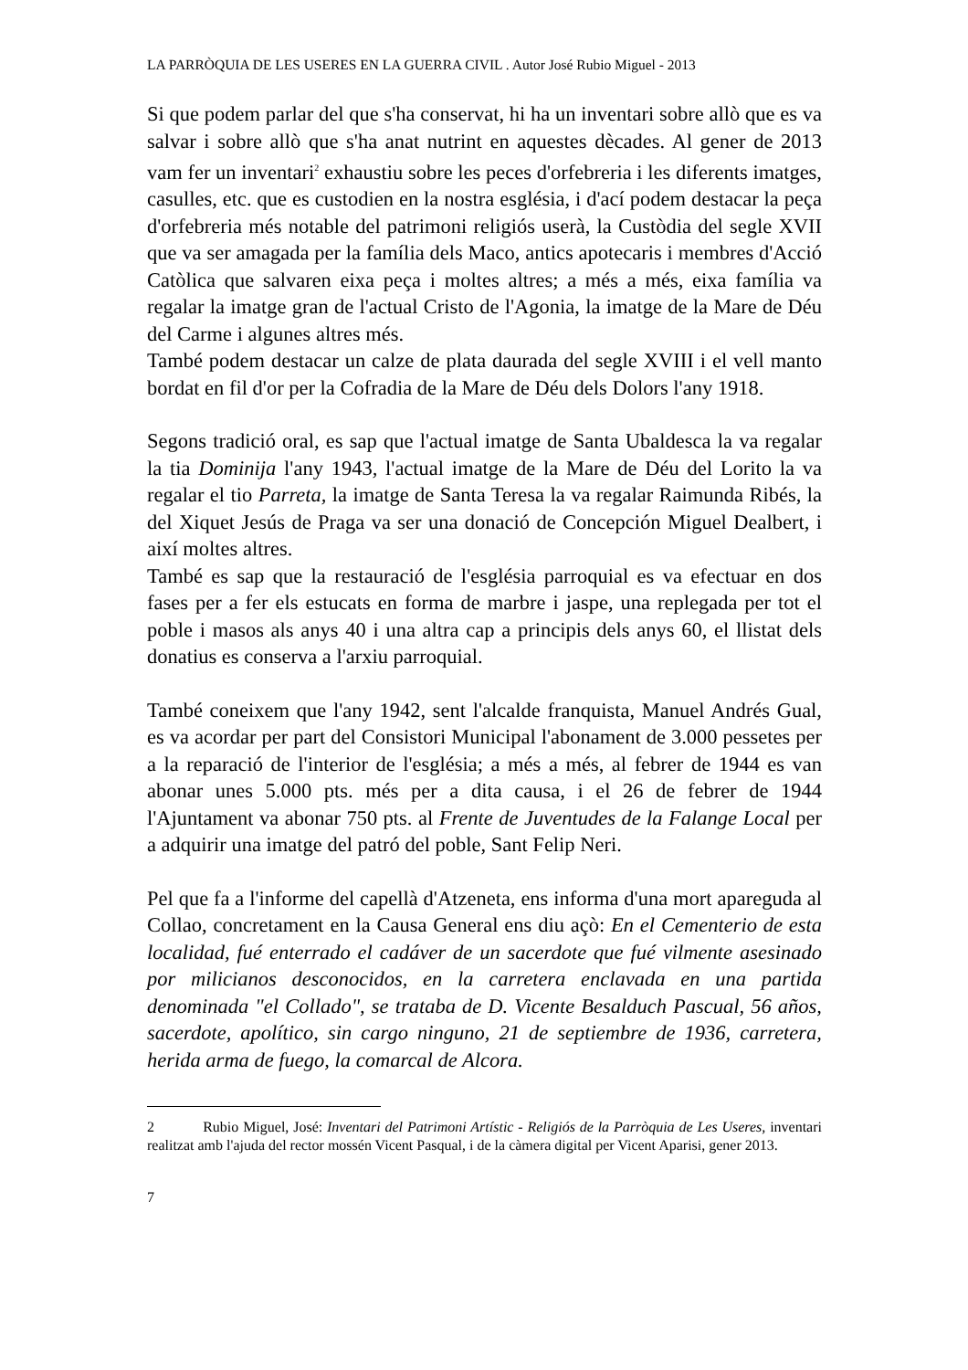LA PARRÒQUIA DE LES USERES EN LA GUERRA CIVIL . Autor José Rubio Miguel - 2013
Si que podem parlar del que s'ha conservat, hi ha un inventari sobre allò que es va salvar i sobre allò que s'ha anat nutrint en aquestes dècades. Al gener de 2013 vam fer un inventari<sup>2</sup> exhaustiu sobre les peces d'orfebreria i les diferents imatges, casulles, etc. que es custodien en la nostra església, i d'ací podem destacar la peça d'orfebreria més notable del patrimoni religiós userà, la Custòdia del segle XVII que va ser amagada per la família dels Maco, antics apotecaris i membres d'Acció Catòlica que salvaren eixa peça i moltes altres; a més a més, eixa família va regalar la imatge gran de l'actual Cristo de l'Agonia, la imatge de la Mare de Déu del Carme i algunes altres més.
També podem destacar un calze de plata daurada del segle XVIII i el vell manto bordat en fil d'or per la Cofradia de la Mare de Déu dels Dolors l'any 1918.
Segons tradició oral, es sap que l'actual imatge de Santa Ubaldesca la va regalar la tia Dominija l'any 1943, l'actual imatge de la Mare de Déu del Lorito la va regalar el tio Parreta, la imatge de Santa Teresa la va regalar Raimunda Ribés, la del Xiquet Jesús de Praga va ser una donació de Concepción Miguel Dealbert, i així moltes altres.
També es sap que la restauració de l'església parroquial es va efectuar en dos fases per a fer els estucats en forma de marbre i jaspe, una replegada per tot el poble i masos als anys 40 i una altra cap a principis dels anys 60, el llistat dels donatius es conserva a l'arxiu parroquial.
També coneixem que l'any 1942, sent l'alcalde franquista, Manuel Andrés Gual, es va acordar per part del Consistori Municipal l'abonament de 3.000 pessetes per a la reparació de l'interior de l'església; a més a més, al febrer de 1944 es van abonar unes 5.000 pts. més per a dita causa, i el 26 de febrer de 1944 l'Ajuntament va abonar 750 pts. al Frente de Juventudes de la Falange Local per a adquirir una imatge del patró del poble, Sant Felip Neri.
Pel que fa a l'informe del capellà d'Atzeneta, ens informa d'una mort apareguda al Collao, concretament en la Causa General ens diu açò: En el Cementerio de esta localidad, fué enterrado el cadáver de un sacerdote que fué vilmente asesinado por milicianos desconocidos, en la carretera enclavada en una partida denominada "el Collado", se trataba de D. Vicente Besalduch Pascual, 56 años, sacerdote, apolítico, sin cargo ninguno, 21 de septiembre de 1936, carretera, herida arma de fuego, la comarcal de Alcora.
2 Rubio Miguel, José: Inventari del Patrimoni Artístic - Religiós de la Parròquia de Les Useres, inventari realitzat amb l'ajuda del rector mossén Vicent Pasqual, i de la càmera digital per Vicent Aparisi, gener 2013.
7